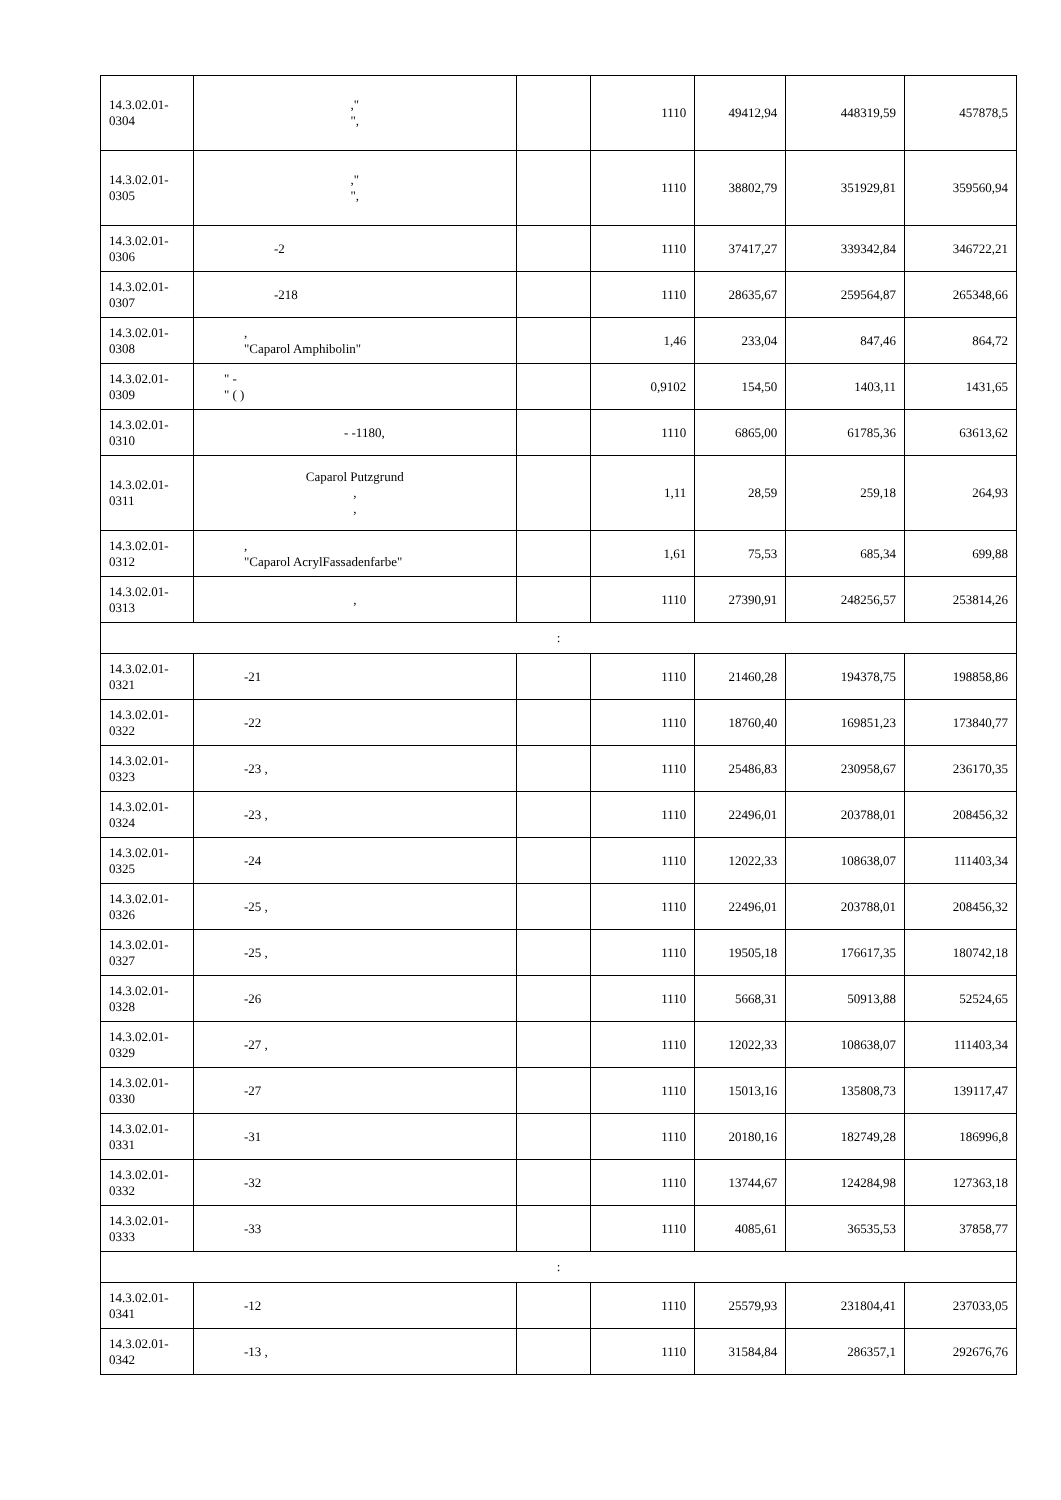| 14.3.02.01-0304 | ," ", | | 1110 | 49412,94 | 448319,59 | 457878,5 |
| 14.3.02.01-0305 | ," ", | | 1110 | 38802,79 | 351929,81 | 359560,94 |
| 14.3.02.01-0306 | -2 | | 1110 | 37417,27 | 339342,84 | 346722,21 |
| 14.3.02.01-0307 | -218 | | 1110 | 28635,67 | 259564,87 | 265348,66 |
| 14.3.02.01-0308 | , "Caparol Amphibolin" | | 1,46 | 233,04 | 847,46 | 864,72 |
| 14.3.02.01-0309 | " - " ( ) | | 0,9102 | 154,50 | 1403,11 | 1431,65 |
| 14.3.02.01-0310 | - -1180, | | 1110 | 6865,00 | 61785,36 | 63613,62 |
| 14.3.02.01-0311 | Caparol Putzgrund , , | | 1,11 | 28,59 | 259,18 | 264,93 |
| 14.3.02.01-0312 | , "Caparol AcrylFassadenfarbe" | | 1,61 | 75,53 | 685,34 | 699,88 |
| 14.3.02.01-0313 | , | | 1110 | 27390,91 | 248256,57 | 253814,26 |
| : | | | | | | |
| 14.3.02.01-0321 | -21 | | 1110 | 21460,28 | 194378,75 | 198858,86 |
| 14.3.02.01-0322 | -22 | | 1110 | 18760,40 | 169851,23 | 173840,77 |
| 14.3.02.01-0323 | -23 , | | 1110 | 25486,83 | 230958,67 | 236170,35 |
| 14.3.02.01-0324 | -23 , | | 1110 | 22496,01 | 203788,01 | 208456,32 |
| 14.3.02.01-0325 | -24 | | 1110 | 12022,33 | 108638,07 | 111403,34 |
| 14.3.02.01-0326 | -25 , | | 1110 | 22496,01 | 203788,01 | 208456,32 |
| 14.3.02.01-0327 | -25 , | | 1110 | 19505,18 | 176617,35 | 180742,18 |
| 14.3.02.01-0328 | -26 | | 1110 | 5668,31 | 50913,88 | 52524,65 |
| 14.3.02.01-0329 | -27 , | | 1110 | 12022,33 | 108638,07 | 111403,34 |
| 14.3.02.01-0330 | -27 | | 1110 | 15013,16 | 135808,73 | 139117,47 |
| 14.3.02.01-0331 | -31 | | 1110 | 20180,16 | 182749,28 | 186996,8 |
| 14.3.02.01-0332 | -32 | | 1110 | 13744,67 | 124284,98 | 127363,18 |
| 14.3.02.01-0333 | -33 | | 1110 | 4085,61 | 36535,53 | 37858,77 |
| : | | | | | | |
| 14.3.02.01-0341 | -12 | | 1110 | 25579,93 | 231804,41 | 237033,05 |
| 14.3.02.01-0342 | -13 , | | 1110 | 31584,84 | 286357,1 | 292676,76 |